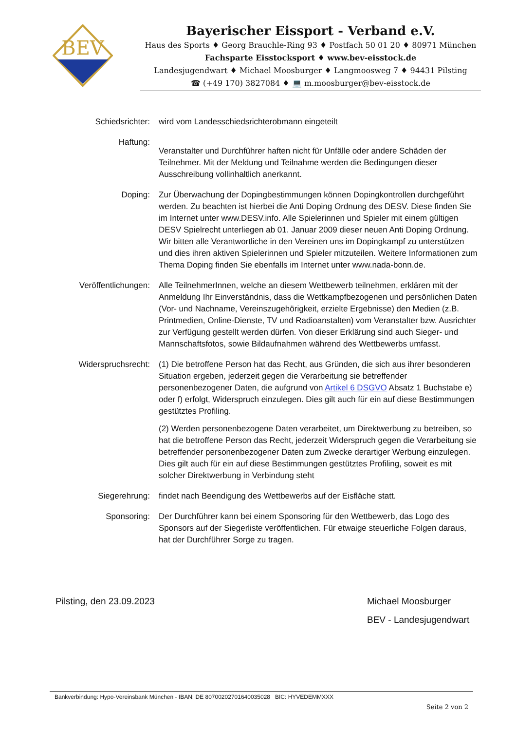BEV
Bayerischer Eissport - Verband e.V.
Haus des Sports ♦ Georg Brauchle-Ring 93 ♦ Postfach 50 01 20 ♦ 80971 München
Fachsparte Eisstocksport ♦ www.bev-eisstock.de
Landesjugendwart ♦ Michael Moosburger ♦ Langmoosweg 7 ♦ 94431 Pilsting
☎ (+49 170) 3827084 ♦ 💻 m.moosburger@bev-eisstock.de
Schiedsrichter: wird vom Landesschiedsrichterobmann eingeteilt
Haftung:
Veranstalter und Durchführer haften nicht für Unfälle oder andere Schäden der Teilnehmer. Mit der Meldung und Teilnahme werden die Bedingungen dieser Ausschreibung vollinhaltlich anerkannt.
Doping: Zur Überwachung der Dopingbestimmungen können Dopingkontrollen durchgeführt werden. Zu beachten ist hierbei die Anti Doping Ordnung des DESV. Diese finden Sie im Internet unter www.DESV.info. Alle Spielerinnen und Spieler mit einem gültigen DESV Spielrecht unterliegen ab 01. Januar 2009 dieser neuen Anti Doping Ordnung. Wir bitten alle Verantwortliche in den Vereinen uns im Dopingkampf zu unterstützen und dies ihren aktiven Spielerinnen und Spieler mitzuteilen. Weitere Informationen zum Thema Doping finden Sie ebenfalls im Internet unter www.nada-bonn.de.
Veröffentlichungen:
Alle TeilnehmerInnen, welche an diesem Wettbewerb teilnehmen, erklären mit der Anmeldung Ihr Einverständnis, dass die Wettkampfbezogenen und persönlichen Daten (Vor- und Nachname, Vereinszugehörigkeit, erzielte Ergebnisse) den Medien (z.B. Printmedien, Online-Dienste, TV und Radioanstalten) vom Veranstalter bzw. Ausrichter zur Verfügung gestellt werden dürfen. Von dieser Erklärung sind auch Sieger- und Mannschaftsfotos, sowie Bildaufnahmen während des Wettbewerbs umfasst.
Widerspruchsrecht:
(1) Die betroffene Person hat das Recht, aus Gründen, die sich aus ihrer besonderen Situation ergeben, jederzeit gegen die Verarbeitung sie betreffender personenbezogener Daten, die aufgrund von Artikel 6 DSGVO Absatz 1 Buchstabe e) oder f) erfolgt, Widerspruch einzulegen. Dies gilt auch für ein auf diese Bestimmungen gestütztes Profiling.
(2) Werden personenbezogene Daten verarbeitet, um Direktwerbung zu betreiben, so hat die betroffene Person das Recht, jederzeit Widerspruch gegen die Verarbeitung sie betreffender personenbezogener Daten zum Zwecke derartiger Werbung einzulegen. Dies gilt auch für ein auf diese Bestimmungen gestütztes Profiling, soweit es mit solcher Direktwerbung in Verbindung steht
Siegerehrung: findet nach Beendigung des Wettbewerbs auf der Eisfläche statt.
Sponsoring: Der Durchführer kann bei einem Sponsoring für den Wettbewerb, das Logo des Sponsors auf der Siegerliste veröffentlichen. Für etwaige steuerliche Folgen daraus, hat der Durchführer Sorge zu tragen.
Pilsting, den 23.09.2023 Michael Moosburger
BEV - Landesjugendwart
Bankverbindung: Hypo-Vereinsbank München - IBAN: DE 80700202701640035028 BIC: HYVEDEMMXXX
Seite 2 von 2